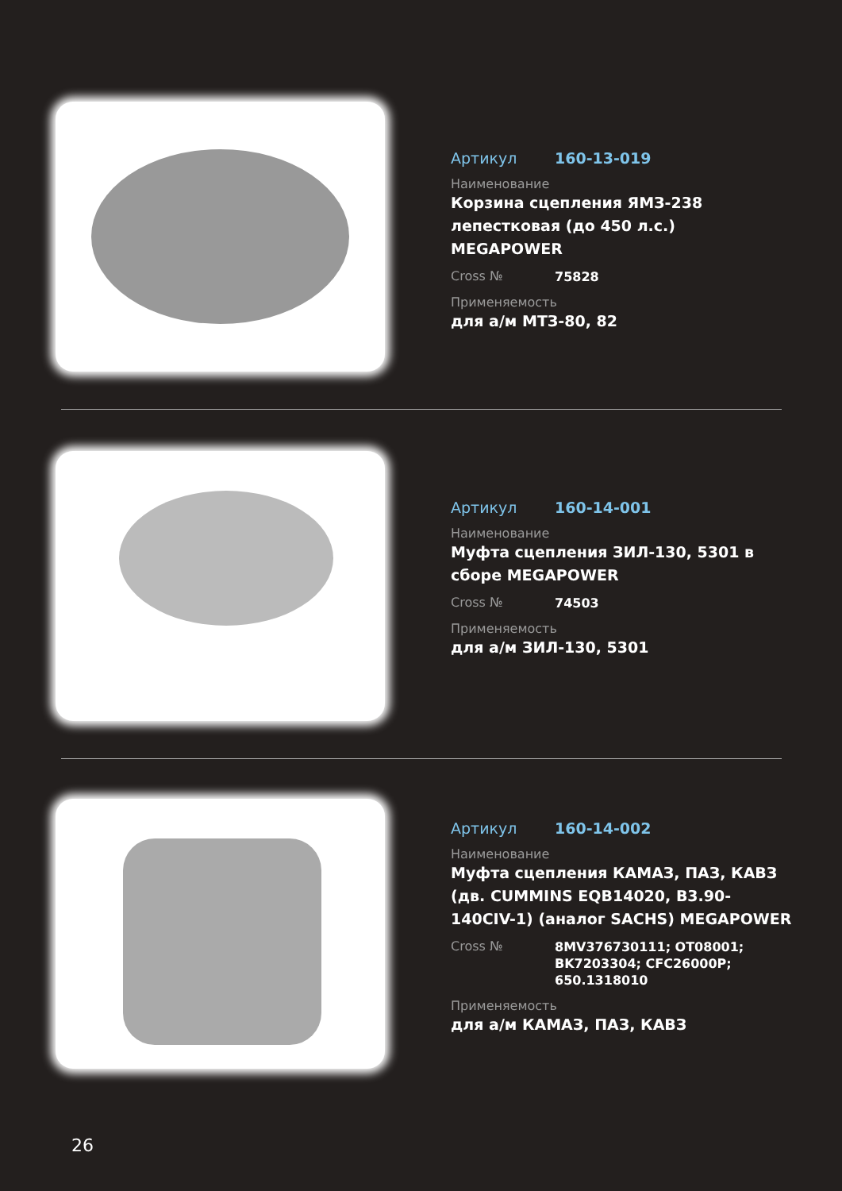Артикул 160-13-019
Наименование
Корзина сцепления ЯМЗ-238 лепестковая (до 450 л.с.) MEGAPOWER
Cross № 75828
Применяемость
для а/м МТЗ-80, 82
Артикул 160-14-001
Наименование
Муфта сцепления ЗИЛ-130, 5301 в сборе MEGAPOWER
Cross № 74503
Применяемость
для а/м ЗИЛ-130, 5301
Артикул 160-14-002
Наименование
Муфта сцепления КАМАЗ, ПАЗ, КАВЗ (дв. CUMMINS EQB14020, B3.90-140CIV-1) (аналог SACHS) MEGAPOWER
Cross № 8MV376730111; OT08001;
BK7203304; CFC26000P;
650.1318010
Применяемость
для а/м КАМАЗ, ПАЗ, КАВЗ
26